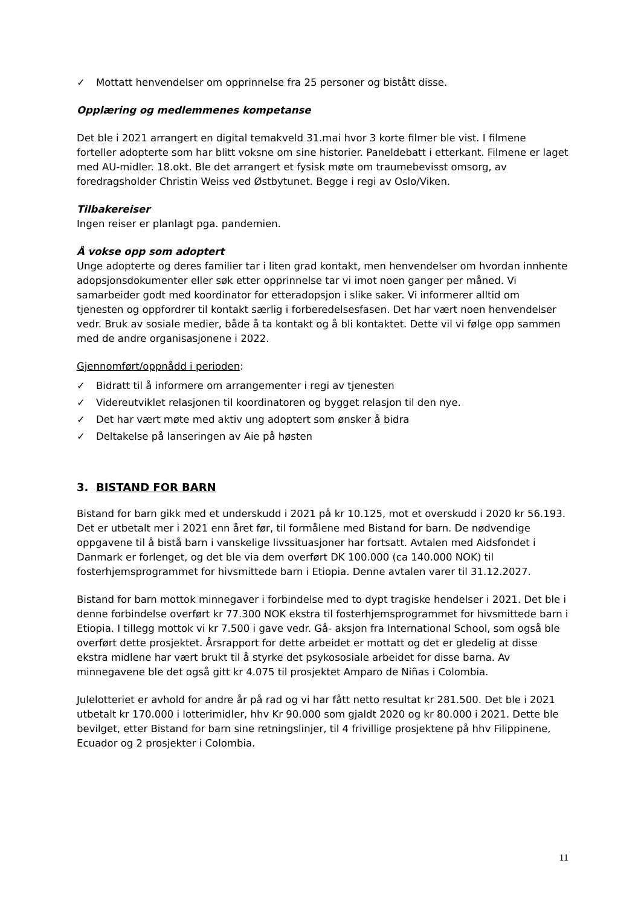✓ Mottatt henvendelser om opprinnelse fra 25 personer og bistått disse.
Opplæring og medlemmenes kompetanse
Det ble i 2021 arrangert en digital temakveld 31.mai hvor 3 korte filmer ble vist. I filmene forteller adopterte som har blitt voksne om sine historier. Paneldebatt i etterkant. Filmene er laget med AU-midler. 18.okt. Ble det arrangert et fysisk møte om traumebevisst omsorg, av foredragsholder Christin Weiss ved Østbytunet. Begge i regi av Oslo/Viken.
Tilbakereiser
Ingen reiser er planlagt pga. pandemien.
Å vokse opp som adoptert
Unge adopterte og deres familier tar i liten grad kontakt, men henvendelser om hvordan innhente adopsjonsdokumenter eller søk etter opprinnelse tar vi imot noen ganger per måned. Vi samarbeider godt med koordinator for etteradopsjon i slike saker. Vi informerer alltid om tjenesten og oppfordrer til kontakt særlig i forberedelsesfasen. Det har vært noen henvendelser vedr. Bruk av sosiale medier, både å ta kontakt og å bli kontaktet. Dette vil vi følge opp sammen med de andre organisasjonene i 2022.
Gjennomført/oppnådd i perioden:
✓ Bidratt til å informere om arrangementer i regi av tjenesten
✓ Videreutviklet relasjonen til koordinatoren og bygget relasjon til den nye.
✓ Det har vært møte med aktiv ung adoptert som ønsker å bidra
✓ Deltakelse på lanseringen av Aie på høsten
3. BISTAND FOR BARN
Bistand for barn gikk med et underskudd i 2021 på kr 10.125, mot et overskudd i 2020 kr 56.193. Det er utbetalt mer i 2021 enn året før, til formålene med Bistand for barn. De nødvendige oppgavene til å bistå barn i vanskelige livssituasjoner har fortsatt. Avtalen med Aidsfondet i Danmark er forlenget, og det ble via dem overført DK 100.000 (ca 140.000 NOK) til fosterhjemsprogrammet for hivsmittede barn i Etiopia. Denne avtalen varer til 31.12.2027.
Bistand for barn mottok minnegaver i forbindelse med to dypt tragiske hendelser i 2021. Det ble i denne forbindelse overført kr 77.300 NOK ekstra til fosterhjemsprogrammet for hivsmittede barn i Etiopia. I tillegg mottok vi kr 7.500 i gave vedr. Gå- aksjon fra International School, som også ble overført dette prosjektet. Årsrapport for dette arbeidet er mottatt og det er gledelig at disse ekstra midlene har vært brukt til å styrke det psykososiale arbeidet for disse barna. Av minnegavene ble det også gitt kr 4.075 til prosjektet Amparo de Niñas i Colombia.
Julelotteriet er avhold for andre år på rad og vi har fått netto resultat kr 281.500. Det ble i 2021 utbetalt kr 170.000 i lotterimidler, hhv Kr 90.000 som gjaldt 2020 og kr 80.000 i 2021. Dette ble bevilget, etter Bistand for barn sine retningslinjer, til 4 frivillige prosjektene på hhv Filippinene, Ecuador og 2 prosjekter i Colombia.
11